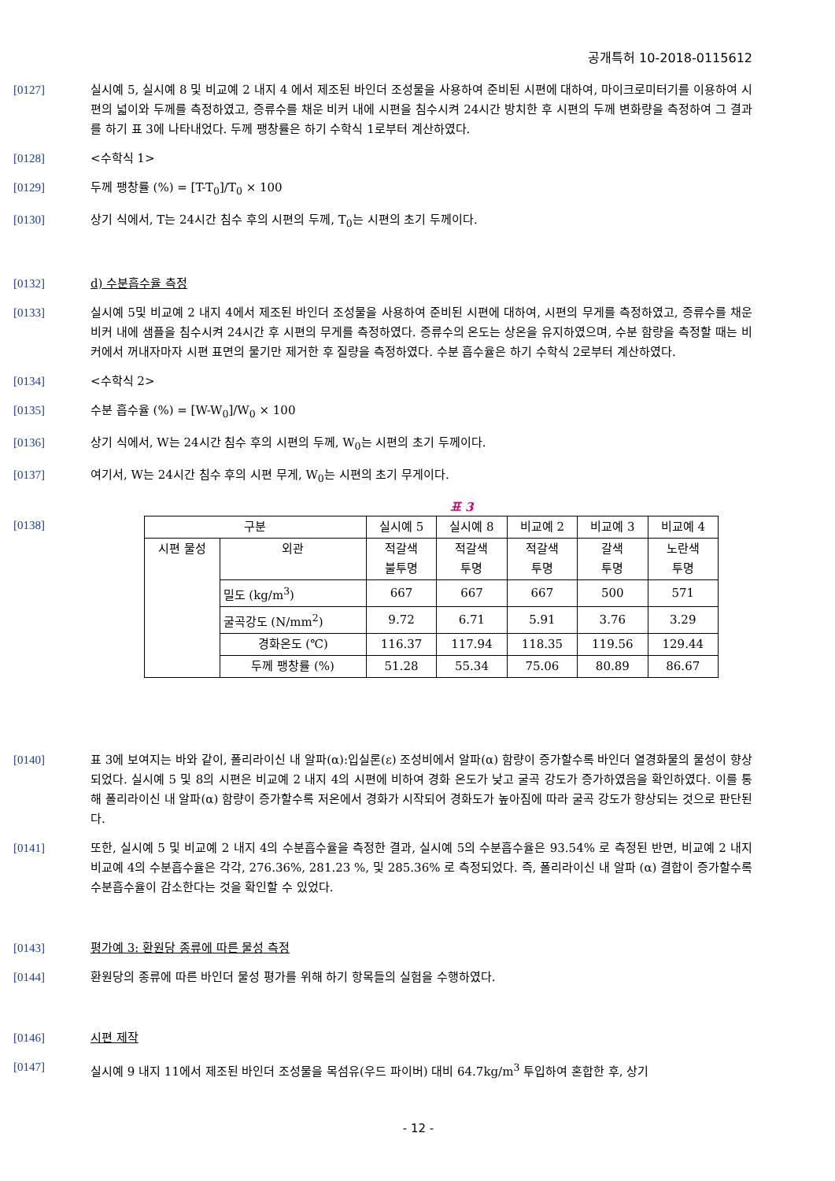공개특허 10-2018-0115612
[0127] 실시예 5, 실시예 8 및 비교예 2 내지 4 에서 제조된 바인더 조성물을 사용하여 준비된 시편에 대하여, 마이크로미터기를 이용하여 시편의 넓이와 두께를 측정하였고, 증류수를 채운 비커 내에 시편을 침수시켜 24시간 방치한 후 시편의 두께 변화량을 측정하여 그 결과를 하기 표 3에 나타내었다. 두께 팽창률은 하기 수학식 1로부터 계산하였다.
[0128] <수학식 1>
[0129] 두께 팽창률 (%) = [T-T<sub>0</sub>]/T<sub>0</sub> × 100
[0130] 상기 식에서, T는 24시간 침수 후의 시편의 두께, T<sub>0</sub>는 시편의 초기 두께이다.
[0132] d) 수분흡수율 측정
[0133] 실시예 5및 비교예 2 내지 4에서 제조된 바인더 조성물을 사용하여 준비된 시편에 대하여, 시편의 무게를 측정하였고, 증류수를 채운 비커 내에 샘플을 침수시켜 24시간 후 시편의 무게를 측정하였다. 증류수의 온도는 상온을 유지하였으며, 수분 함량을 측정할 때는 비커에서 꺼내자마자 시편 표면의 물기만 제거한 후 질량을 측정하였다. 수분 흡수율은 하기 수학식 2로부터 계산하였다.
[0134] <수학식 2>
[0135] 수분 흡수율 (%) = [W-W<sub>0</sub>]/W<sub>0</sub> × 100
[0136] 상기 식에서, W는 24시간 침수 후의 시편의 두께, W<sub>0</sub>는 시편의 초기 두께이다.
[0137] 여기서, W는 24시간 침수 후의 시편 무게, W<sub>0</sub>는 시편의 초기 무게이다.
표 3
[0138]
| 구분 | | 실시예 5 | 실시예 8 | 비교예 2 | 비교예 3 | 비교예 4 |
| 시편 물성 | 외관 | 적갈색 불투명 | 적갈색 투명 | 적갈색 투명 | 갈색 투명 | 노란색 투명 |
| | 밀도 (kg/m<sup>3</sup>) | 667 | 667 | 667 | 500 | 571 |
| | 굴곡강도 (N/mm<sup>2</sup>) | 9.72 | 6.71 | 5.91 | 3.76 | 3.29 |
| | 경화온도 (℃) | 116.37 | 117.94 | 118.35 | 119.56 | 129.44 |
| | 두께 팽창률 (%) | 51.28 | 55.34 | 75.06 | 80.89 | 86.67 |
[0140] 표 3에 보여지는 바와 같이, 폴리라이신 내 알파(α):입실론(ε) 조성비에서 알파(α) 함량이 증가할수록 바인더 열경화물의 물성이 향상되었다. 실시예 5 및 8의 시편은 비교예 2 내지 4의 시편에 비하여 경화 온도가 낮고 굴곡 강도가 증가하였음을 확인하였다. 이를 통해 폴리라이신 내 알파(α) 함량이 증가할수록 저온에서 경화가 시작되어 경화도가 높아짐에 따라 굴곡 강도가 향상되는 것으로 판단된다.
[0141] 또한, 실시예 5 및 비교예 2 내지 4의 수분흡수율을 측정한 결과, 실시예 5의 수분흡수율은 93.54% 로 측정된 반면, 비교예 2 내지 비교예 4의 수분흡수율은 각각, 276.36%, 281.23 %, 및 285.36% 로 측정되었다. 즉, 폴리라이신 내 알파 (α) 결합이 증가할수록 수분흡수율이 감소한다는 것을 확인할 수 있었다.
[0143] 평가예 3: 환원당 종류에 따른 물성 측정
[0144] 환원당의 종류에 따른 바인더 물성 평가를 위해 하기 항목들의 실험을 수행하였다.
[0146] 시편 제작
[0147] 실시예 9 내지 11에서 제조된 바인더 조성물을 목섬유(우드 파이버) 대비 64.7kg/m<sup>3</sup> 투입하여 혼합한 후, 상기
- 12 -